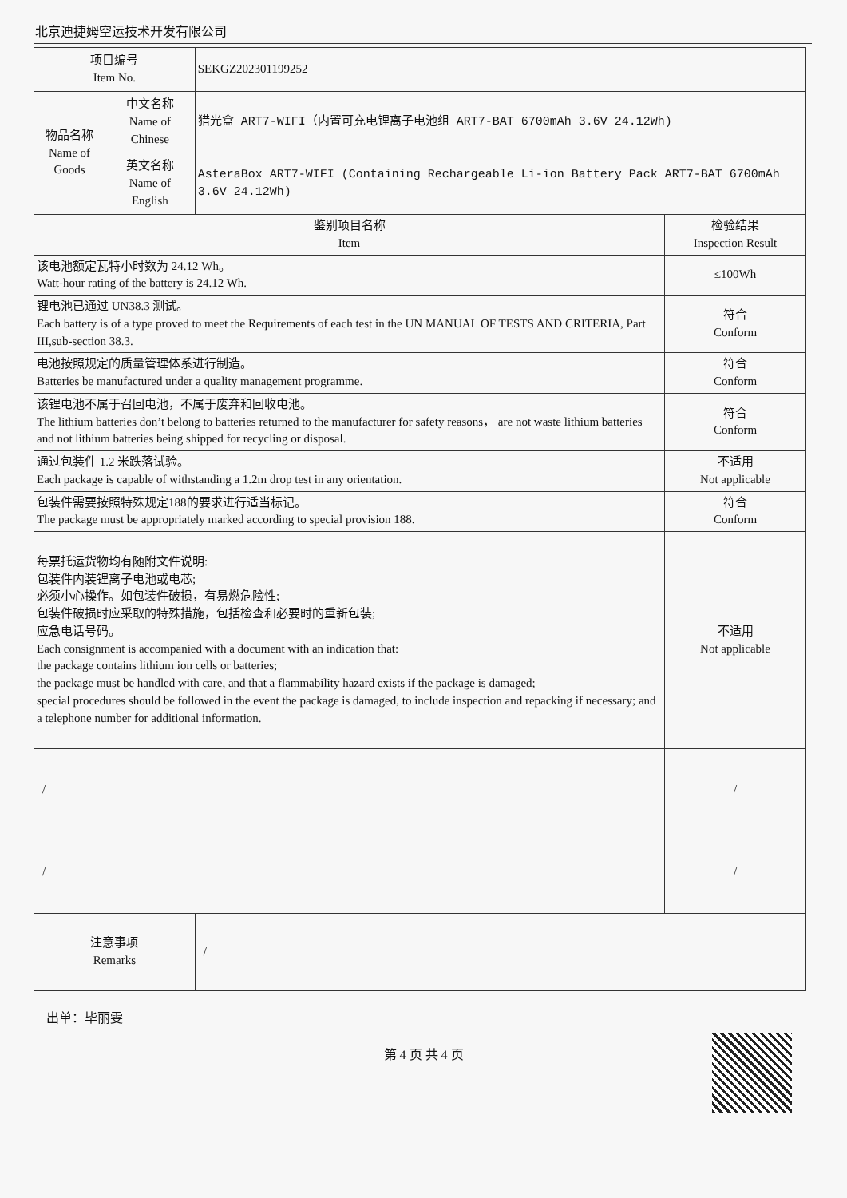北京迪捷姆空运技术开发有限公司
| 项目编号 Item No. | | SEKGZ202301199252 | |
| 物品名称 Name of Goods | 中文名称 Name of Chinese | 猎光盒 ART7-WIFI（内置可充电锂离子电池组 ART7-BAT 6700mAh 3.6V 24.12Wh) | |
| | 英文名称 Name of English | AsteraBox ART7-WIFI (Containing Rechargeable Li-ion Battery Pack ART7-BAT 6700mAh 3.6V 24.12Wh) | |
| 鉴别项目名称 Item | | | 检验结果 Inspection Result |
| 该电池额定瓦特小时数为 24.12 Wh。 Watt-hour rating of the battery is 24.12 Wh. | | | ≤100Wh |
| 锂电池已通过 UN38.3 测试。 Each battery is of a type proved to meet the Requirements of each test in the UN MANUAL OF TESTS AND CRITERIA, Part III,sub-section 38.3. | | | 符合 Conform |
| 电池按照规定的质量管理体系进行制造。 Batteries be manufactured under a quality management programme. | | | 符合 Conform |
| 该锂电池不属于召回电池，不属于废弃和回收电池。 The lithium batteries don’t belong to batteries returned to the manufacturer for safety reasons， are not waste lithium batteries and not lithium batteries being shipped for recycling or disposal. | | | 符合 Conform |
| 通过包装件 1.2 米跌落试验。 Each package is capable of withstanding a 1.2m drop test in any orientation. | | | 不适用 Not applicable |
| 包装件需要按照特殊规定188的要求进行适当标记。 The package must be appropriately marked according to special provision 188. | | | 符合 Conform |
| 每票托运货物均有随附文件说明: 包装件内装锂离子电池或电芯; 必须小心操作。如包装件破损，有易燃危险性; 包装件破损时应采取的特殊措施，包括检查和必要时的重新包装; 应急电话号码。 Each consignment is accompanied with a document with an indication that: the package contains lithium ion cells or batteries; the package must be handled with care, and that a flammability hazard exists if the package is damaged; special procedures should be followed in the event the package is damaged, to include inspection and repacking if necessary; and a telephone number for additional information. | | | 不适用 Not applicable |
| / | | | / |
| / | | | / |
| 注意事项 Remarks | | / | |
出单：毕丽雯
第 4 页 共 4 页